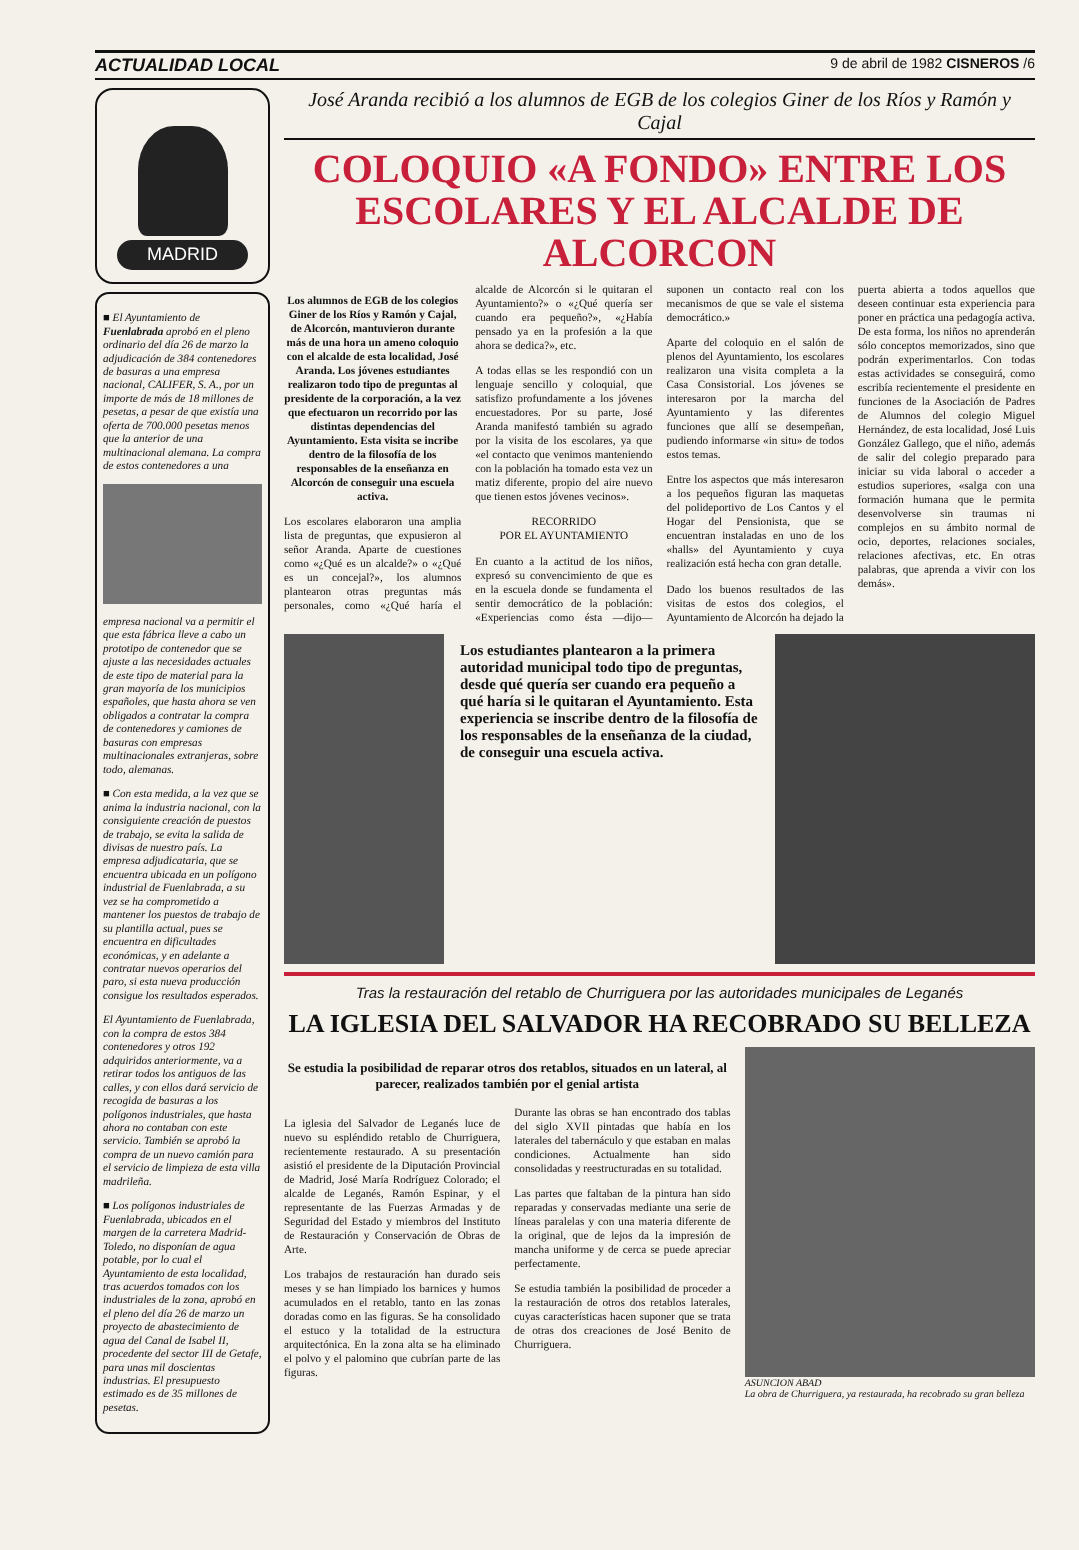ACTUALIDAD LOCAL 9 de abril de 1982 CISNEROS /6
MADRID
■ El Ayuntamiento de Fuenlabrada aprobó en el pleno ordinario del día 26 de marzo la adjudicación de 384 contenedores de basuras a una empresa nacional, CALIFER, S. A., por un importe de más de 18 millones de pesetas, a pesar de que existía una oferta de 700.000 pesetas menos que la anterior de una multinacional alemana. La compra de estos contenedores a una
empresa nacional va a permitir el que esta fábrica lleve a cabo un prototipo de contenedor que se ajuste a las necesidades actuales de este tipo de material para la gran mayoría de los municipios españoles, que hasta ahora se ven obligados a contratar la compra de contenedores y camiones de basuras con empresas multinacionales extranjeras, sobre todo, alemanas.
■ Con esta medida, a la vez que se anima la industria nacional, con la consiguiente creación de puestos de trabajo, se evita la salida de divisas de nuestro país. La empresa adjudicataria, que se encuentra ubicada en un polígono industrial de Fuenlabrada, a su vez se ha comprometido a mantener los puestos de trabajo de su plantilla actual, pues se encuentra en dificultades económicas, y en adelante a contratar nuevos operarios del paro, si esta nueva producción consigue los resultados esperados.
El Ayuntamiento de Fuenlabrada, con la compra de estos 384 contenedores y otros 192 adquiridos anteriormente, va a retirar todos los antiguos de las calles, y con ellos dará servicio de recogida de basuras a los polígonos industriales, que hasta ahora no contaban con este servicio. También se aprobó la compra de un nuevo camión para el servicio de limpieza de esta villa madrileña.
■ Los polígonos industriales de Fuenlabrada, ubicados en el margen de la carretera Madrid-Toledo, no disponían de agua potable, por lo cual el Ayuntamiento de esta localidad, tras acuerdos tomados con los industriales de la zona, aprobó en el pleno del día 26 de marzo un proyecto de abastecimiento de agua del Canal de Isabel II, procedente del sector III de Getafe, para unas mil doscientas industrias. El presupuesto estimado es de 35 millones de pesetas.
José Aranda recibió a los alumnos de EGB de los colegios Giner de los Ríos y Ramón y Cajal
COLOQUIO «A FONDO» ENTRE LOS ESCOLARES Y EL ALCALDE DE ALCORCON
Los alumnos de EGB de los colegios Giner de los Ríos y Ramón y Cajal, de Alcorcón, mantuvieron durante más de una hora un ameno coloquio con el alcalde de esta localidad, José Aranda. Los jóvenes estudiantes realizaron todo tipo de preguntas al presidente de la corporación, a la vez que efectuaron un recorrido por las distintas dependencias del Ayuntamiento. Esta visita se incribe dentro de la filosofía de los responsables de la enseñanza en Alcorcón de conseguir una escuela activa.
Los escolares elaboraron una amplia lista de preguntas, que expusieron al señor Aranda. Aparte de cuestiones como «¿Qué es un alcalde?» o «¿Qué es un concejal?», los alumnos plantearon otras preguntas más personales, como «¿Qué haría el alcalde de Alcorcón si le quitaran el Ayuntamiento?» o «¿Qué quería ser cuando era pequeño?», «¿Había pensado ya en la profesión a la que ahora se dedica?», etc.
A todas ellas se les respondió con un lenguaje sencillo y coloquial, que satisfizo profundamente a los jóvenes encuestadores. Por su parte, José Aranda manifestó también su agrado por la visita de los escolares, ya que «el contacto que venimos manteniendo con la población ha tomado esta vez un matiz diferente, propio del aire nuevo que tienen estos jóvenes vecinos».
RECORRIDO
POR EL AYUNTAMIENTO
En cuanto a la actitud de los niños, expresó su convencimiento de que es en la escuela donde se fundamenta el sentir democrático de la población: «Experiencias como ésta —dijo— suponen un contacto real con los mecanismos de que se vale el sistema democrático.»
Aparte del coloquio en el salón de plenos del Ayuntamiento, los escolares realizaron una visita completa a la Casa Consistorial. Los jóvenes se interesaron por la marcha del Ayuntamiento y las diferentes funciones que allí se desempeñan, pudiendo informarse «in situ» de todos estos temas.
Entre los aspectos que más interesaron a los pequeños figuran las maquetas del polideportivo de Los Cantos y el Hogar del Pensionista, que se encuentran instaladas en uno de los «halls» del Ayuntamiento y cuya realización está hecha con gran detalle.
Dado los buenos resultados de las visitas de estos dos colegios, el Ayuntamiento de Alcorcón ha dejado la puerta abierta a todos aquellos que deseen continuar esta experiencia para poner en práctica una pedagogía activa. De esta forma, los niños no aprenderán sólo conceptos memorizados, sino que podrán experimentarlos. Con todas estas actividades se conseguirá, como escribía recientemente el presidente en funciones de la Asociación de Padres de Alumnos del colegio Miguel Hernández, de esta localidad, José Luis González Gallego, que el niño, además de salir del colegio preparado para iniciar su vida laboral o acceder a estudios superiores, «salga con una formación humana que le permita desenvolverse sin traumas ni complejos en su ámbito normal de ocio, deportes, relaciones sociales, relaciones afectivas, etc. En otras palabras, que aprenda a vivir con los demás».
Los estudiantes plantearon a la primera autoridad municipal todo tipo de preguntas, desde qué quería ser cuando era pequeño a qué haría si le quitaran el Ayuntamiento. Esta experiencia se inscribe dentro de la filosofía de los responsables de la enseñanza de la ciudad, de conseguir una escuela activa.
Tras la restauración del retablo de Churriguera por las autoridades municipales de Leganés
LA IGLESIA DEL SALVADOR HA RECOBRADO SU BELLEZA
Se estudia la posibilidad de reparar otros dos retablos, situados en un lateral, al parecer, realizados también por el genial artista
La iglesia del Salvador de Leganés luce de nuevo su espléndido retablo de Churriguera, recientemente restaurado. A su presentación asistió el presidente de la Diputación Provincial de Madrid, José María Rodríguez Colorado; el alcalde de Leganés, Ramón Espinar, y el representante de las Fuerzas Armadas y de Seguridad del Estado y miembros del Instituto de Restauración y Conservación de Obras de Arte.
Los trabajos de restauración han durado seis meses y se han limpiado los barnices y humos acumulados en el retablo, tanto en las zonas doradas como en las figuras. Se ha consolidado el estuco y la totalidad de la estructura arquitectónica. En la zona alta se ha eliminado el polvo y el palomino que cubrían parte de las figuras.
Durante las obras se han encontrado dos tablas del siglo XVII pintadas que había en los laterales del tabernáculo y que estaban en malas condiciones. Actualmente han sido consolidadas y reestructuradas en su totalidad.
Las partes que faltaban de la pintura han sido reparadas y conservadas mediante una serie de líneas paralelas y con una materia diferente de la original, que de lejos da la impresión de mancha uniforme y de cerca se puede apreciar perfectamente.
Se estudia también la posibilidad de proceder a la restauración de otros dos retablos laterales, cuyas características hacen suponer que se trata de otras dos creaciones de José Benito de Churriguera.
ASUNCION ABAD
La obra de Churriguera, ya restaurada, ha recobrado su gran belleza